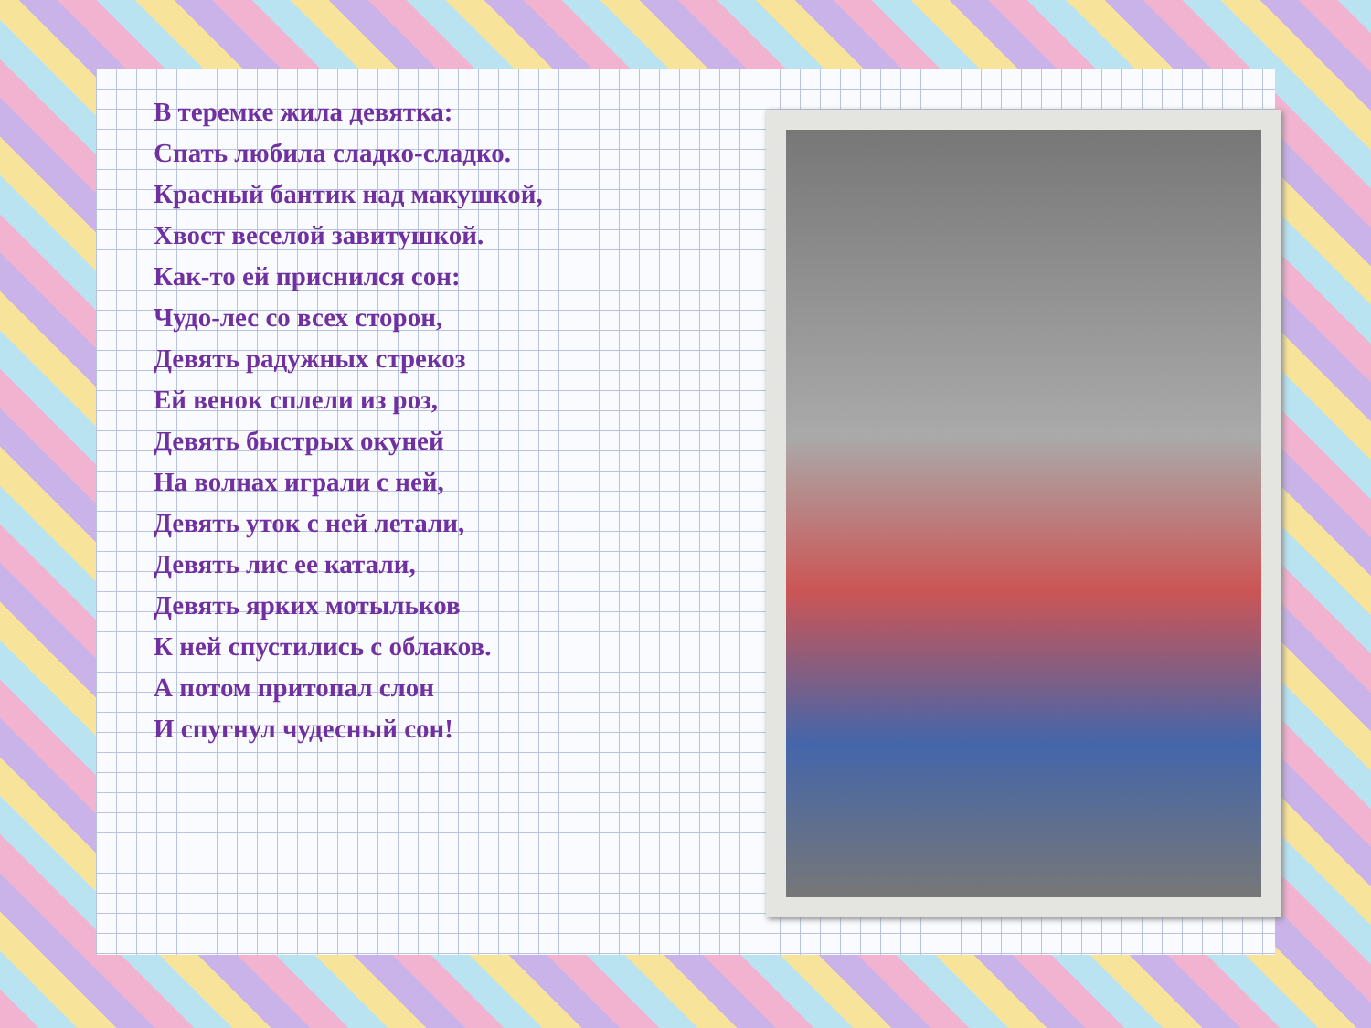В теремке жила девятка:
Спать любила сладко-сладко.
Красный бантик над макушкой,
Хвост веселой завитушкой.
Как-то ей приснился сон:
Чудо-лес со всех сторон,
Девять радужных стрекоз
Ей венок сплели из роз,
Девять быстрых окуней
На волнах играли с ней,
Девять уток с ней летали,
Девять лис ее катали,
Девять ярких мотыльков
К ней спустились с облаков.
А потом притопал слон
И спугнул чудесный сон!